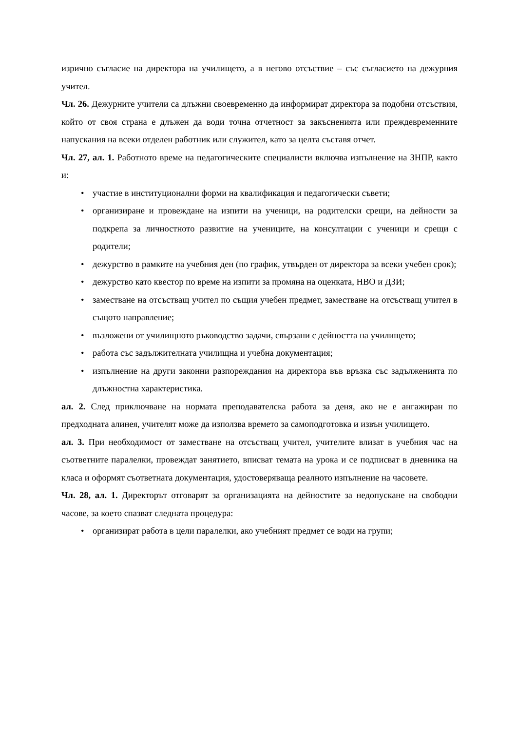изрично съгласие на директора на училището, а в негово отсъствие – със съгласието на дежурния учител.
Чл. 26. Дежурните учители са длъжни своевременно да информират директора за подобни отсъствия, който от своя страна е длъжен да води точна отчетност за закъсненията или преждевременните напускания на всеки отделен работник или служител, като за целта съставя отчет.
Чл. 27, ал. 1. Работното време на педагогическите специалисти включва изпълнение на ЗНПР, както и:
• участие в институционални форми на квалификация и педагогически съвети;
• организиране и провеждане на изпити на ученици, на родителски срещи, на дейности за подкрепа за личностното развитие на учениците, на консултации с ученици и срещи с родители;
• дежурство в рамките на учебния ден (по график, утвърден от директора за всеки учебен срок);
• дежурство като квестор по време на изпити за промяна на оценката, НВО и ДЗИ;
• заместване на отсъстващ учител по същия учебен предмет, заместване на отсъстващ учител в същото направление;
• възложени от училищното ръководство задачи, свързани с дейността на училището;
• работа със задължителната училищна и учебна документация;
• изпълнение на други законни разпореждания на директора във връзка със задълженията по длъжностна характеристика.
ал. 2. След приключване на нормата преподавателска работа за деня, ако не е ангажиран по предходната алинея, учителят може да използва времето за самоподготовка и извън училището.
ал. 3. При необходимост от заместване на отсъстващ учител, учителите влизат в учебния час на съответните паралелки, провеждат занятието, вписват темата на урока и се подписват в дневника на класа и оформят съответната документация, удостоверяваща реалното изпълнение на часовете.
Чл. 28, ал. 1. Директорът отговарят за организацията на дейностите за недопускане на свободни часове, за което спазват следната процедура:
• организират работа в цели паралелки, ако учебният предмет се води на групи;